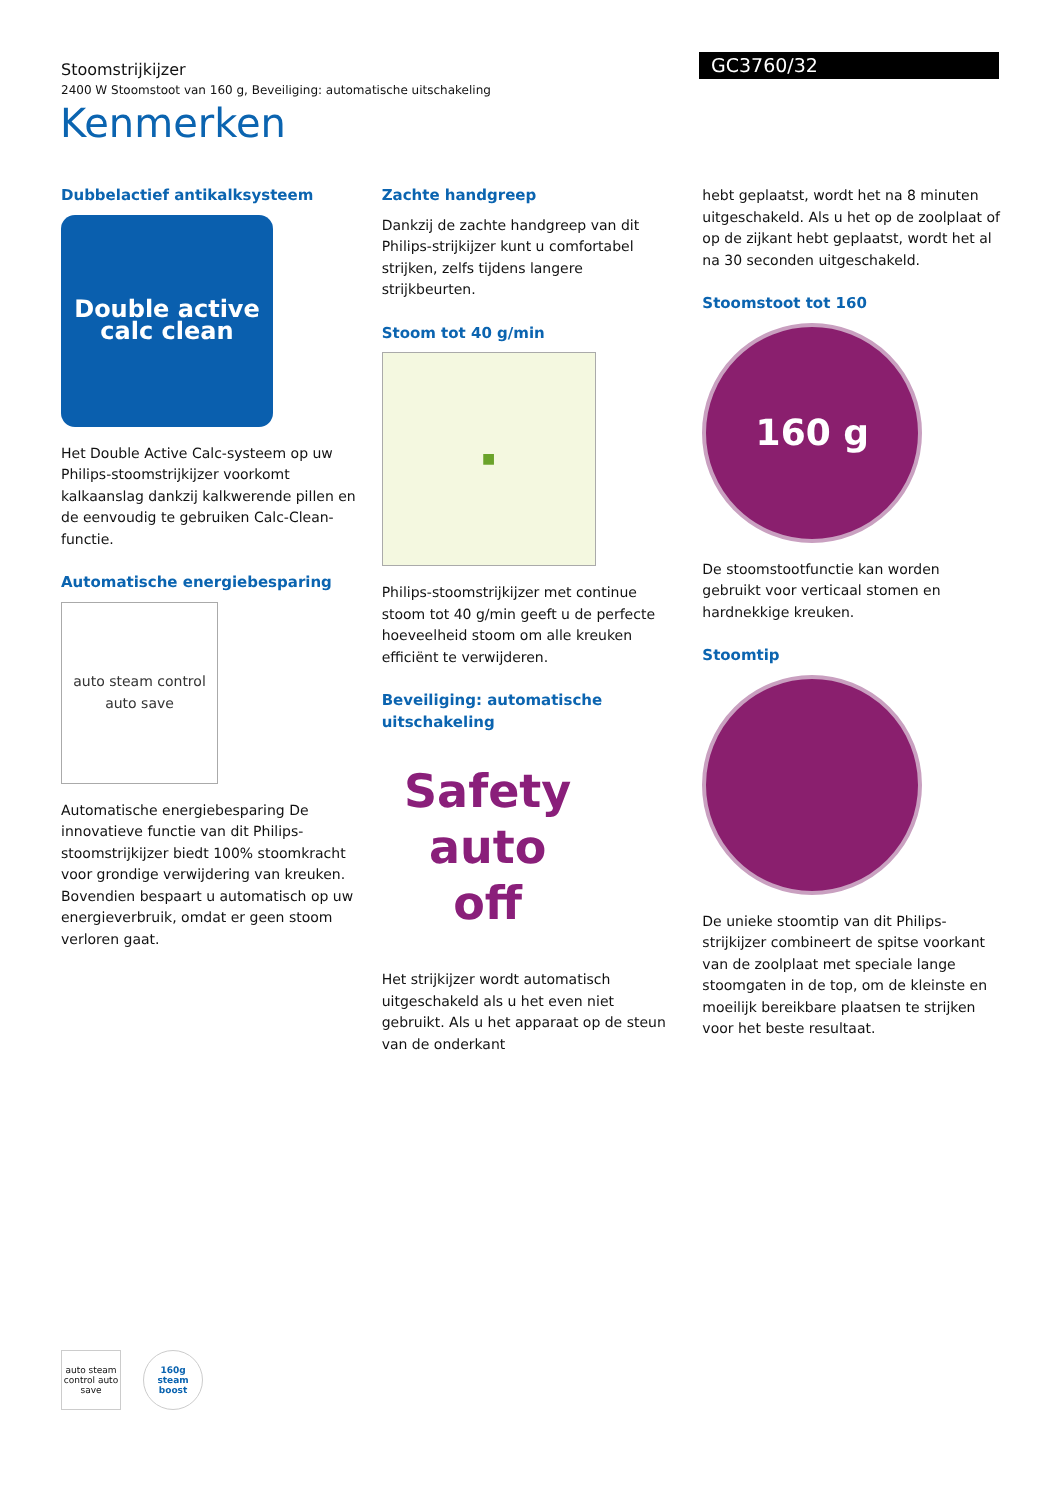Stoomstrijkijzer
2400 W Stoomstoot van 160 g, Beveiliging: automatische uitschakeling
GC3760/32
Kenmerken
Dubbelactief antikalksysteem
Double active
calc clean
Het Double Active Calc-systeem op uw Philips-stoomstrijkijzer voorkomt kalkaanslag dankzij kalkwerende pillen en de eenvoudig te gebruiken Calc-Clean-functie.
Automatische energiebesparing
auto steam control
auto save
Automatische energiebesparing De innovatieve functie van dit Philips-stoomstrijkijzer biedt 100% stoomkracht voor grondige verwijdering van kreuken. Bovendien bespaart u automatisch op uw energieverbruik, omdat er geen stoom verloren gaat.
Zachte handgreep
Dankzij de zachte handgreep van dit Philips-strijkijzer kunt u comfortabel strijken, zelfs tijdens langere strijkbeurten.
Stoom tot 40 g/min
■
Philips-stoomstrijkijzer met continue stoom tot 40 g/min geeft u de perfecte hoeveelheid stoom om alle kreuken efficiënt te verwijderen.
Beveiliging: automatische uitschakeling
Safety
auto
off
Het strijkijzer wordt automatisch uitgeschakeld als u het even niet gebruikt. Als u het apparaat op de steun van de onderkant
hebt geplaatst, wordt het na 8 minuten uitgeschakeld. Als u het op de zoolplaat of op de zijkant hebt geplaatst, wordt het al na 30 seconden uitgeschakeld.
Stoomstoot tot 160
160 g
De stoomstootfunctie kan worden gebruikt voor verticaal stomen en hardnekkige kreuken.
Stoomtip
De unieke stoomtip van dit Philips-strijkijzer combineert de spitse voorkant van de zoolplaat met speciale lange stoomgaten in de top, om de kleinste en moeilijk bereikbare plaatsen te strijken voor het beste resultaat.
auto steam control auto save
160g steam boost